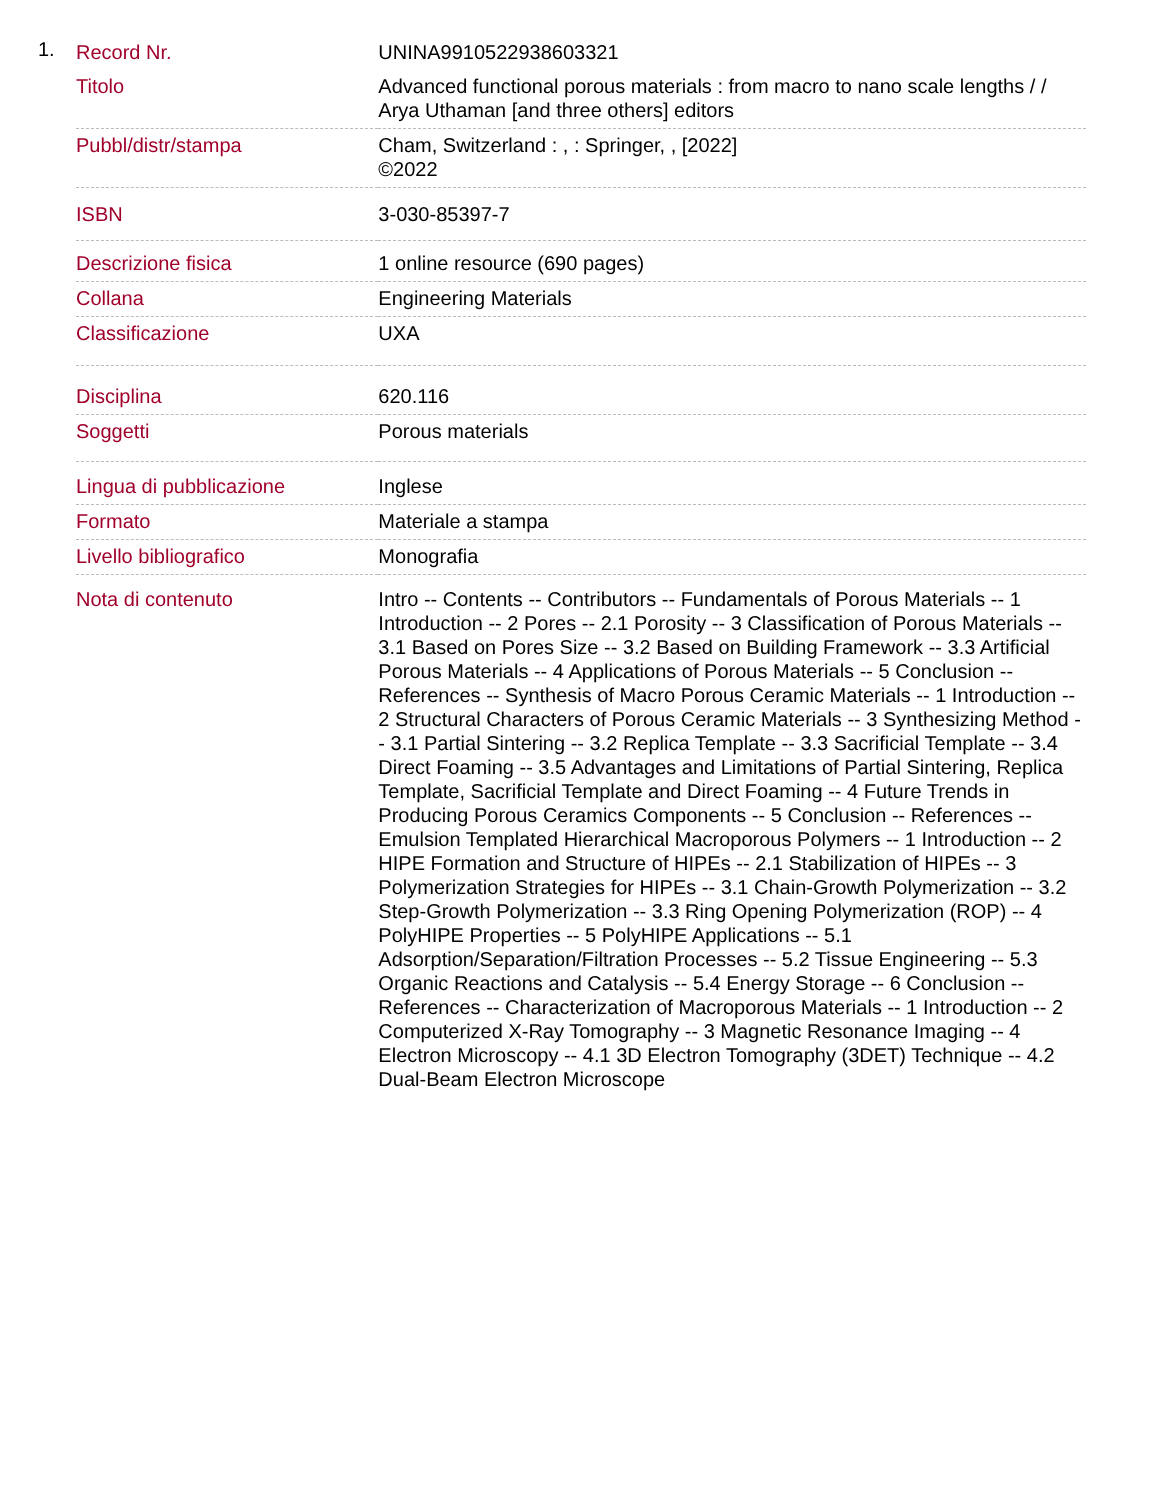1.
| Record Nr. | UNINA9910522938603321 |
| Titolo | Advanced functional porous materials : from macro to nano scale lengths / / Arya Uthaman [and three others] editors |
| Pubbl/distr/stampa | Cham, Switzerland : , : Springer, , [2022] ©2022 |
| ISBN | 3-030-85397-7 |
| Descrizione fisica | 1 online resource (690 pages) |
| Collana | Engineering Materials |
| Classificazione | UXA |
| Disciplina | 620.116 |
| Soggetti | Porous materials |
| Lingua di pubblicazione | Inglese |
| Formato | Materiale a stampa |
| Livello bibliografico | Monografia |
| Nota di contenuto | Intro -- Contents -- Contributors -- Fundamentals of Porous Materials -- 1 Introduction -- 2 Pores -- 2.1 Porosity -- 3 Classification of Porous Materials -- 3.1 Based on Pores Size -- 3.2 Based on Building Framework -- 3.3 Artificial Porous Materials -- 4 Applications of Porous Materials -- 5 Conclusion -- References -- Synthesis of Macro Porous Ceramic Materials -- 1 Introduction -- 2 Structural Characters of Porous Ceramic Materials -- 3 Synthesizing Method -- 3.1 Partial Sintering -- 3.2 Replica Template -- 3.3 Sacrificial Template -- 3.4 Direct Foaming -- 3.5 Advantages and Limitations of Partial Sintering, Replica Template, Sacrificial Template and Direct Foaming -- 4 Future Trends in Producing Porous Ceramics Components -- 5 Conclusion -- References -- Emulsion Templated Hierarchical Macroporous Polymers -- 1 Introduction -- 2 HIPE Formation and Structure of HIPEs -- 2.1 Stabilization of HIPEs -- 3 Polymerization Strategies for HIPEs -- 3.1 Chain-Growth Polymerization -- 3.2 Step-Growth Polymerization -- 3.3 Ring Opening Polymerization (ROP) -- 4 PolyHIPE Properties -- 5 PolyHIPE Applications -- 5.1 Adsorption/Separation/Filtration Processes -- 5.2 Tissue Engineering -- 5.3 Organic Reactions and Catalysis -- 5.4 Energy Storage -- 6 Conclusion -- References -- Characterization of Macroporous Materials -- 1 Introduction -- 2 Computerized X-Ray Tomography -- 3 Magnetic Resonance Imaging -- 4 Electron Microscopy -- 4.1 3D Electron Tomography (3DET) Technique -- 4.2 Dual-Beam Electron Microscope |